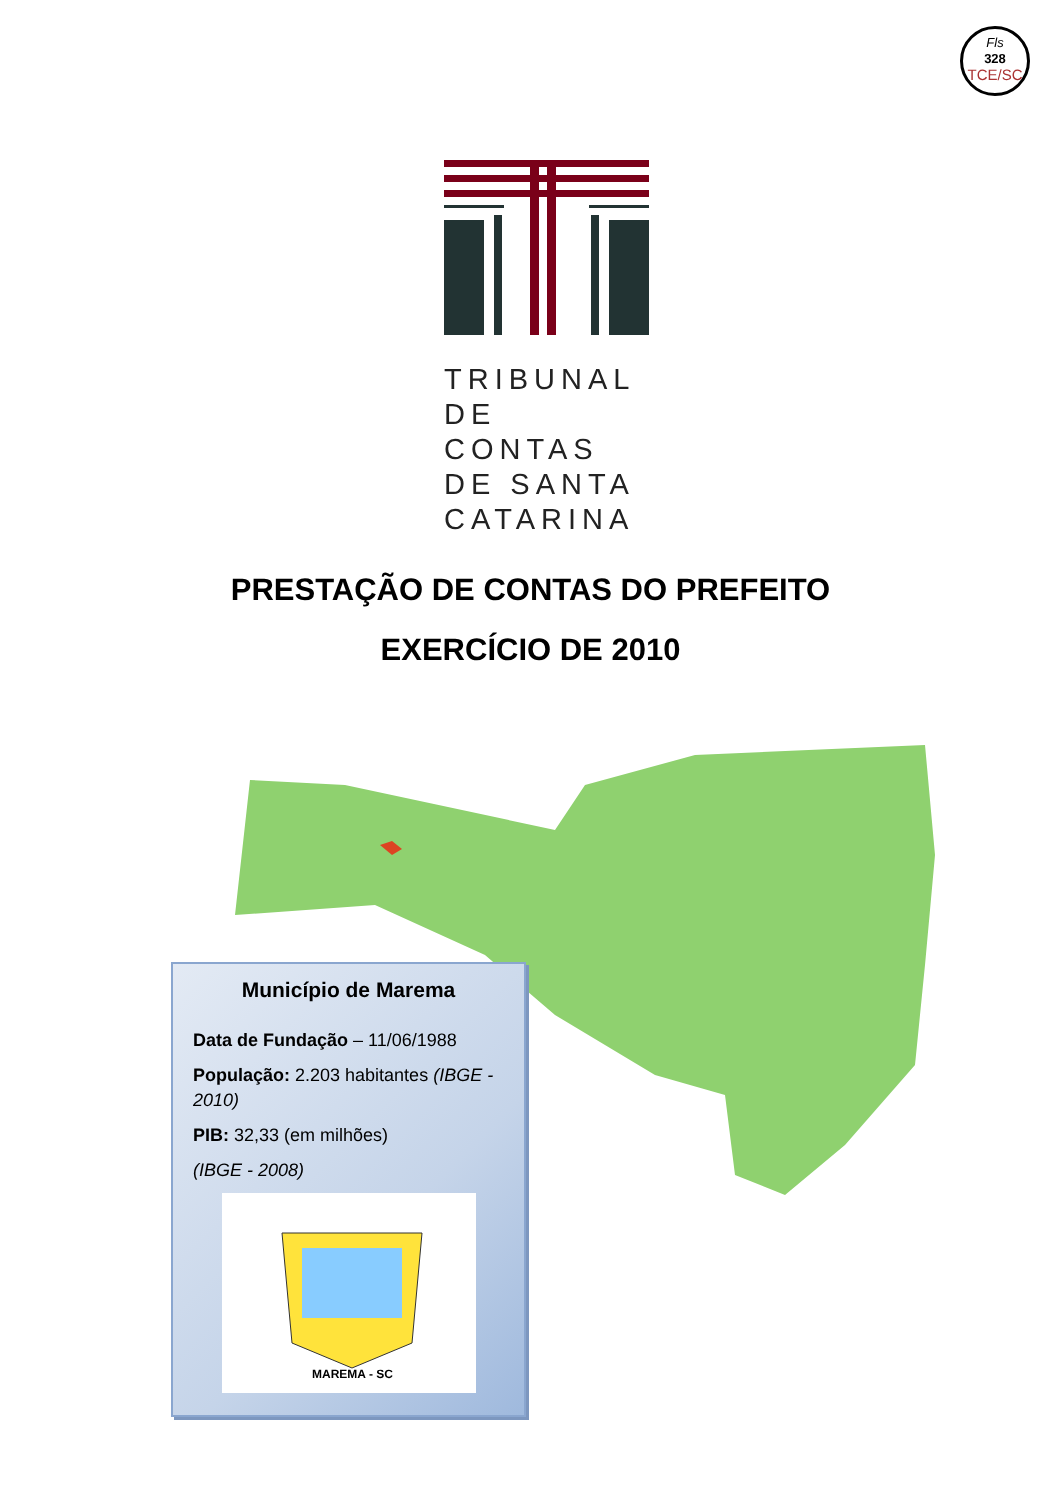Fls
328
TCE/SC
TRIBUNAL DE CONTAS DE SANTA CATARINA
PRESTAÇÃO DE CONTAS DO PREFEITO
EXERCÍCIO DE 2010
Município de Marema
Data de Fundação – 11/06/1988
População: 2.203 habitantes (IBGE - 2010)
PIB: 32,33 (em milhões)
(IBGE - 2008)
MAREMA - SC